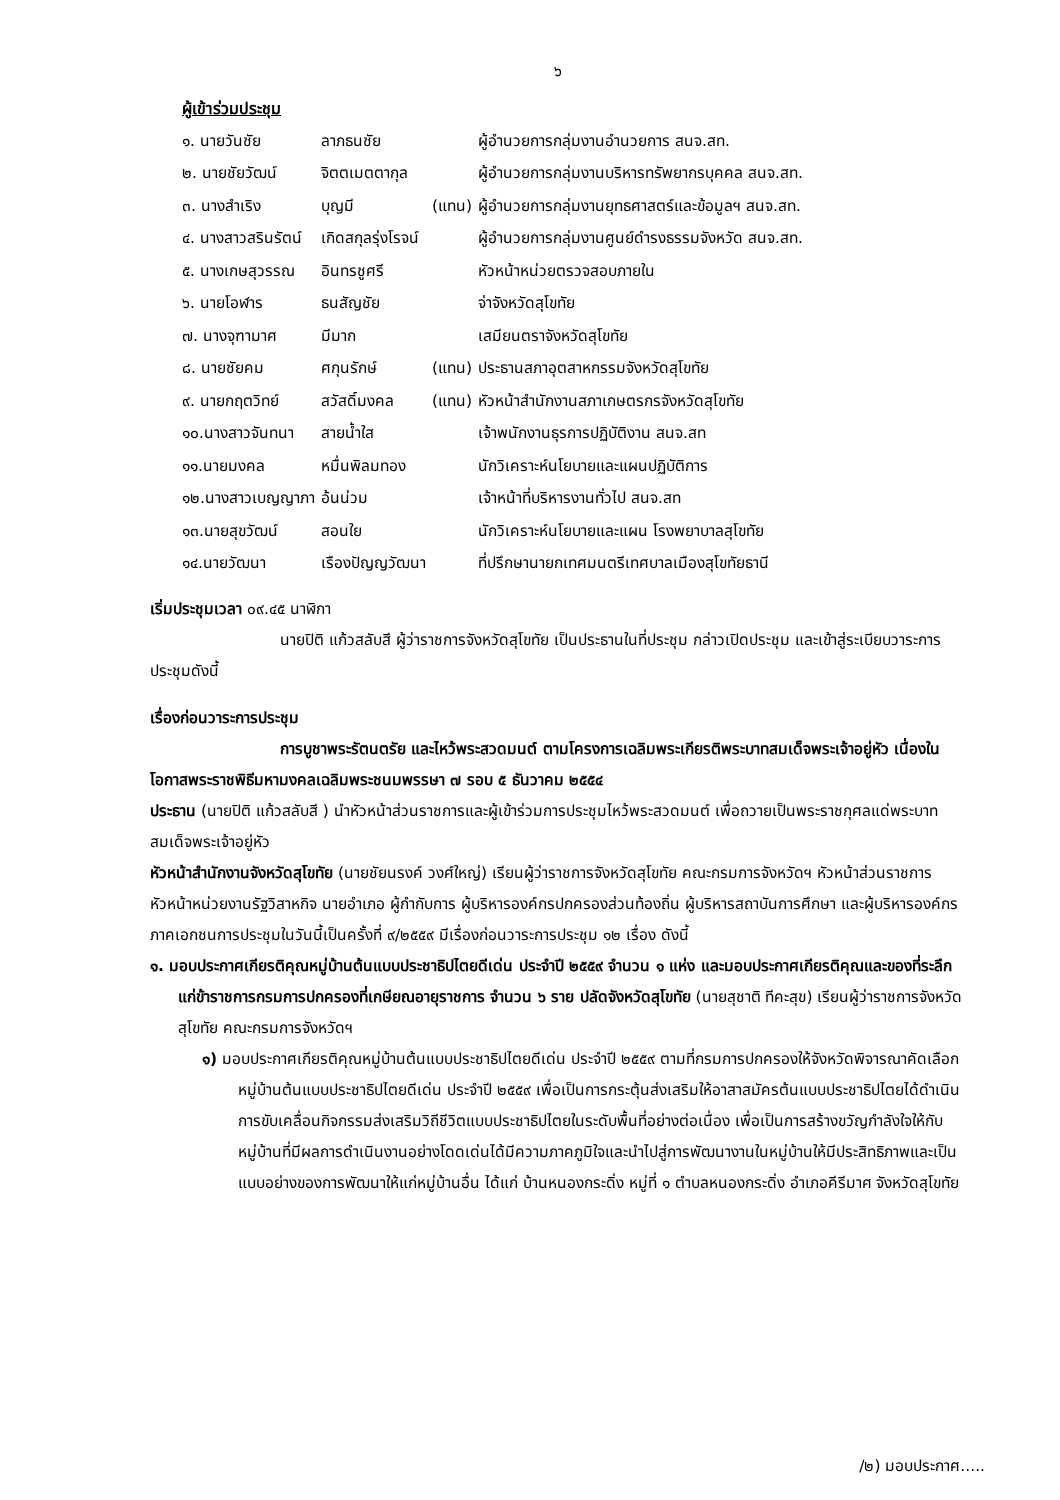๖
ผู้เข้าร่วมประชุม
| ๑. นายวันชัย | ลาภธนชัย | | ผู้อำนวยการกลุ่มงานอำนวยการ สนจ.สท. |
| ๒. นายชัยวัฒน์ | จิตตเมตตากุล | | ผู้อำนวยการกลุ่มงานบริหารทรัพยากรบุคคล สนจ.สท. |
| ๓. นางสำเริง | บุญมี | (แทน) | ผู้อำนวยการกลุ่มงานยุทธศาสตร์และข้อมูลฯ สนจ.สท. |
| ๔. นางสาวสรินรัตน์ | เกิดสกุลรุ่งโรจน์ | | ผู้อำนวยการกลุ่มงานศูนย์ดำรงธรรมจังหวัด สนจ.สท. |
| ๕. นางเกษสุวรรณ | อินทรชูศรี | | หัวหน้าหน่วยตรวจสอบภายใน |
| ๖. นายโอฬาร | ธนสัญชัย | | จ่าจังหวัดสุโขทัย |
| ๗. นางจุฑามาศ | มีมาก | | เสมียนตราจังหวัดสุโขทัย |
| ๘. นายชัยคม | ศกุนรักษ์ | (แทน) | ประธานสภาอุตสาหกรรมจังหวัดสุโขทัย |
| ๙. นายกฤตวิทย์ | สวัสดิ์มงคล | (แทน) | หัวหน้าสำนักงานสภาเกษตรกรจังหวัดสุโขทัย |
| ๑๐.นางสาวจันทนา | สายน้ำใส | | เจ้าพนักงานธุรการปฏิบัติงาน สนจ.สท |
| ๑๑.นายมงคล | หมื่นพิลมทอง | | นักวิเคราะห์นโยบายและแผนปฏิบัติการ |
| ๑๒.นางสาวเบญญาภา | อ้นน่วม | | เจ้าหน้าที่บริหารงานทั่วไป สนจ.สท |
| ๑๓.นายสุขวัฒน์ | สอนใย | | นักวิเคราะห์นโยบายและแผน โรงพยาบาลสุโขทัย |
| ๑๔.นายวัฒนา | เรืองปัญญวัฒนา | | ที่ปรึกษานายกเทศมนตรีเทศบาลเมืองสุโขทัยธานี |
เริ่มประชุมเวลา ๐๙.๔๕ นาฬิกา
นายปิติ แก้วสลับสี ผู้ว่าราชการจังหวัดสุโขทัย เป็นประธานในที่ประชุม กล่าวเปิดประชุม และเข้าสู่ระเบียบวาระการประชุมดังนี้
เรื่องก่อนวาระการประชุม
การบูชาพระรัตนตรัย และไหว้พระสวดมนต์ ตามโครงการเฉลิมพระเกียรติพระบาทสมเด็จพระเจ้าอยู่หัว เนื่องในโอกาสพระราชพิธีมหามงคลเฉลิมพระชนมพรรษา ๗ รอบ ๕ ธันวาคม ๒๕๕๔
ประธาน (นายปิติ แก้วสลับสี ) นำหัวหน้าส่วนราชการและผู้เข้าร่วมการประชุมไหว้พระสวดมนต์ เพื่อถวายเป็นพระราชกุศลแด่พระบาทสมเด็จพระเจ้าอยู่หัว
หัวหน้าสำนักงานจังหวัดสุโขทัย (นายชัยนรงค์ วงศ์ใหญ่) เรียนผู้ว่าราชการจังหวัดสุโขทัย คณะกรมการจังหวัดฯ หัวหน้าส่วนราชการ หัวหน้าหน่วยงานรัฐวิสาหกิจ นายอำเภอ ผู้กำกับการ ผู้บริหารองค์กรปกครองส่วนท้องถิ่น ผู้บริหารสถาบันการศึกษา และผู้บริหารองค์กรภาคเอกชนการประชุมในวันนี้เป็นครั้งที่ ๙/๒๕๕๙ มีเรื่องก่อนวาระการประชุม ๑๒ เรื่อง ดังนี้
๑. มอบประกาศเกียรติคุณหมู่บ้านต้นแบบประชาธิปไตยดีเด่น ประจำปี ๒๕๕๙ จำนวน ๑ แห่ง และมอบประกาศเกียรติคุณและของที่ระลึกแก่ข้าราชการกรมการปกครองที่เกษียณอายุราชการ จำนวน ๖ ราย ปลัดจังหวัดสุโขทัย (นายสุชาติ ทีคะสุข) เรียนผู้ว่าราชการจังหวัดสุโขทัย คณะกรมการจังหวัดฯ
๑) มอบประกาศเกียรติคุณหมู่บ้านต้นแบบประชาธิปไตยดีเด่น ประจำปี ๒๕๕๙ ตามที่กรมการปกครองให้จังหวัดพิจารณาคัดเลือกหมู่บ้านต้นแบบประชาธิปไตยดีเด่น ประจำปี ๒๕๕๙ เพื่อเป็นการกระตุ้นส่งเสริมให้อาสาสมัครต้นแบบประชาธิปไตยได้ดำเนินการขับเคลื่อนกิจกรรมส่งเสริมวิถีชีวิตแบบประชาธิปไตยในระดับพื้นที่อย่างต่อเนื่อง เพื่อเป็นการสร้างขวัญกำลังใจให้กับหมู่บ้านที่มีผลการดำเนินงานอย่างโดดเด่นได้มีความภาคภูมิใจและนำไปสู่การพัฒนางานในหมู่บ้านให้มีประสิทธิภาพและเป็นแบบอย่างของการพัฒนาให้แก่หมู่บ้านอื่น ได้แก่ บ้านหนองกระดิ่ง หมู่ที่ ๑ ตำบลหนองกระดิ่ง อำเภอคีรีมาศ จังหวัดสุโขทัย
/๒) มอบประกาศ.....